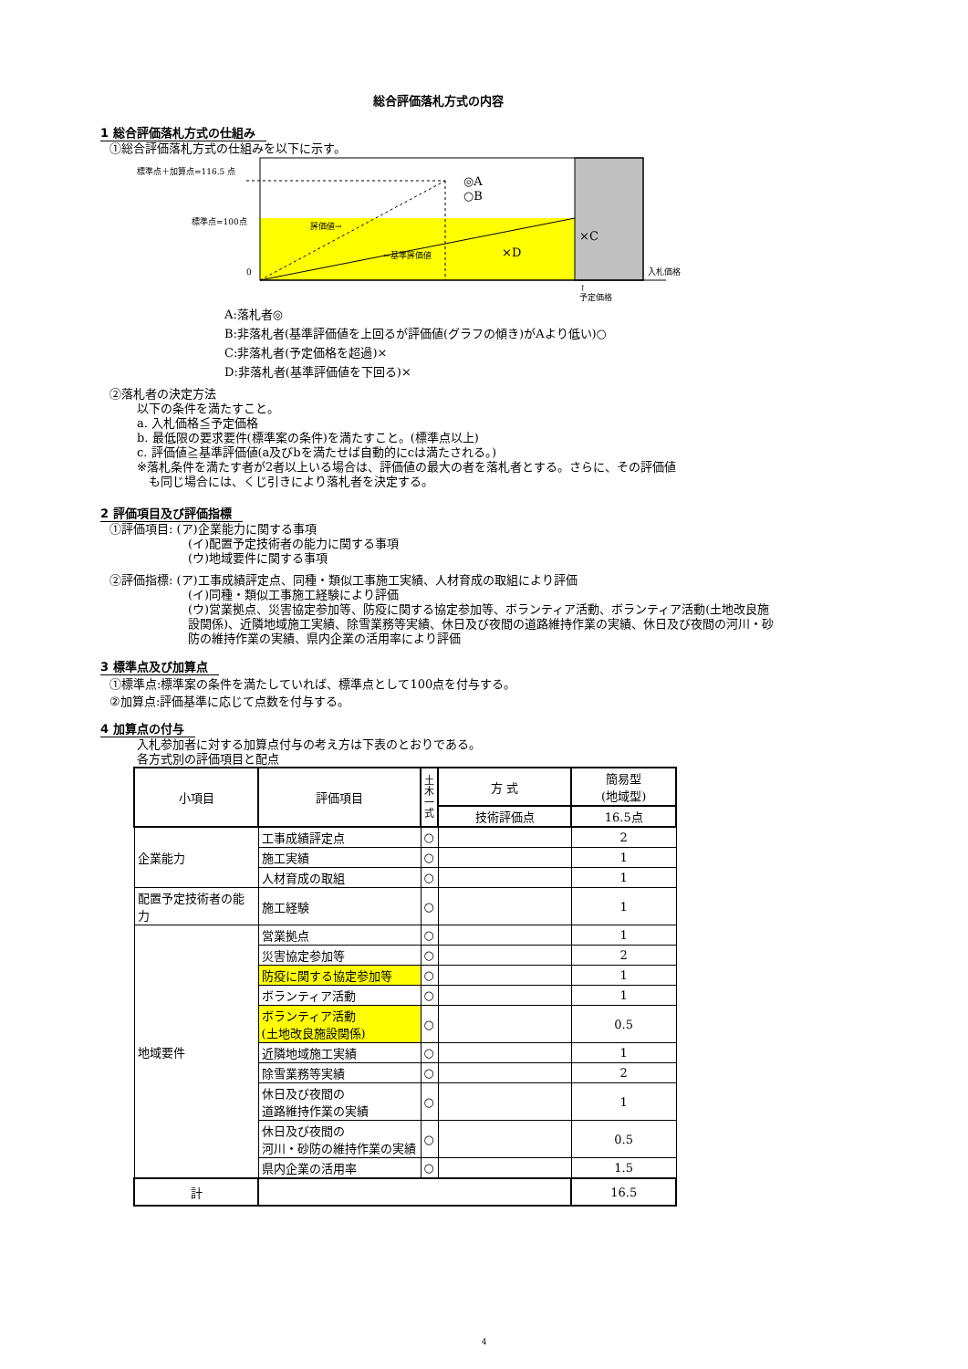総合評価落札方式の内容
1 総合評価落札方式の仕組み
①総合評価落札方式の仕組みを以下に示す。
標準点＋加算点=116.5 点
標準点=100点
0
◎A
○B
評価値→
←基準評価値
×D
×C
入札価格
↑
予定価格
A:落札者◎
B:非落札者(基準評価値を上回るが評価値(グラフの傾き)がAより低い)○
C:非落札者(予定価格を超過)×
D:非落札者(基準評価値を下回る)×
②落札者の決定方法
以下の条件を満たすこと。
a. 入札価格≦予定価格
b. 最低限の要求要件(標準案の条件)を満たすこと。(標準点以上)
c. 評価値≧基準評価値(a及びbを満たせば自動的にcは満たされる。)
※落札条件を満たす者が2者以上いる場合は、評価値の最大の者を落札者とする。さらに、その評価値
　も同じ場合には、くじ引きにより落札者を決定する。
2 評価項目及び評価指標
①評価項目: (ア)企業能力に関する事項
(イ)配置予定技術者の能力に関する事項
(ウ)地域要件に関する事項
②評価指標: (ア)工事成績評定点、同種・類似工事施工実績、人材育成の取組により評価
(イ)同種・類似工事施工経験により評価
(ウ)営業拠点、災害協定参加等、防疫に関する協定参加等、ボランティア活動、ボランティア活動(土地改良施設関係)、近隣地域施工実績、除雪業務等実績、休日及び夜間の道路維持作業の実績、休日及び夜間の河川・砂防の維持作業の実績、県内企業の活用率により評価
3 標準点及び加算点
①標準点:標準案の条件を満たしていれば、標準点として100点を付与する。
②加算点:評価基準に応じて点数を付与する。
4 加算点の付与
入札参加者に対する加算点付与の考え方は下表のとおりである。
各方式別の評価項目と配点
| 小項目 | 評価項目 | 土 木 一 式 | 方 式 | 簡易型 (地域型) |
| | | | 技術評価点 | 16.5点 |
| 企業能力 | 工事成績評定点 | ○ | | 2 |
| | 施工実績 | ○ | | 1 |
| | 人材育成の取組 | ○ | | 1 |
| 配置予定技術者の能力 | 施工経験 | ○ | | 1 |
| 地域要件 | 営業拠点 | ○ | | 1 |
| | 災害協定参加等 | ○ | | 2 |
| | 防疫に関する協定参加等 | ○ | | 1 |
| | ボランティア活動 | ○ | | 1 |
| | ボランティア活動 (土地改良施設関係) | ○ | | 0.5 |
| | 近隣地域施工実績 | ○ | | 1 |
| | 除雪業務等実績 | ○ | | 2 |
| | 休日及び夜間の 道路維持作業の実績 | ○ | | 1 |
| | 休日及び夜間の 河川・砂防の維持作業の実績 | ○ | | 0.5 |
| | 県内企業の活用率 | ○ | | 1.5 |
| 計 | | | | 16.5 |
4